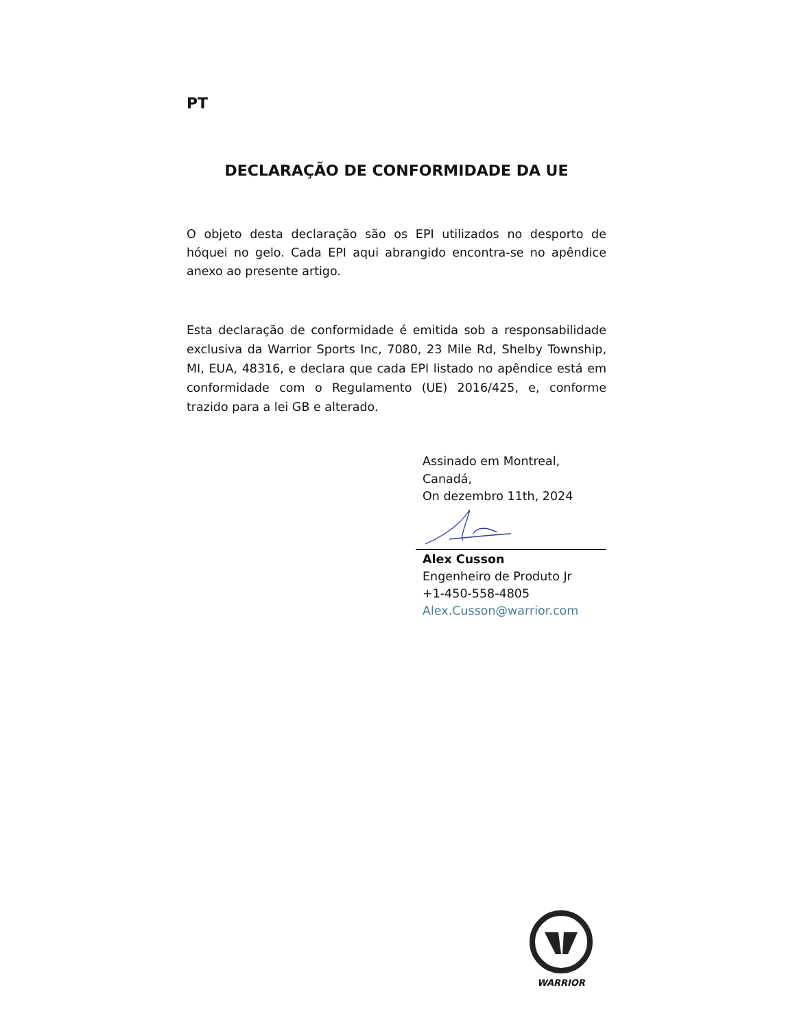PT
DECLARAÇÃO DE CONFORMIDADE DA UE
O objeto desta declaração são os EPI utilizados no desporto de hóquei no gelo. Cada EPI aqui abrangido encontra-se no apêndice anexo ao presente artigo.
Esta declaração de conformidade é emitida sob a responsabilidade exclusiva da Warrior Sports Inc, 7080, 23 Mile Rd, Shelby Township, MI, EUA, 48316, e declara que cada EPI listado no apêndice está em conformidade com o Regulamento (UE) 2016/425, e, conforme trazido para a lei GB e alterado.
Assinado em Montreal,
Canadá,
On dezembro 11th, 2024
Alex Cusson
Engenheiro de Produto Jr
+1-450-558-4805
Alex.Cusson@warrior.com
WARRIOR